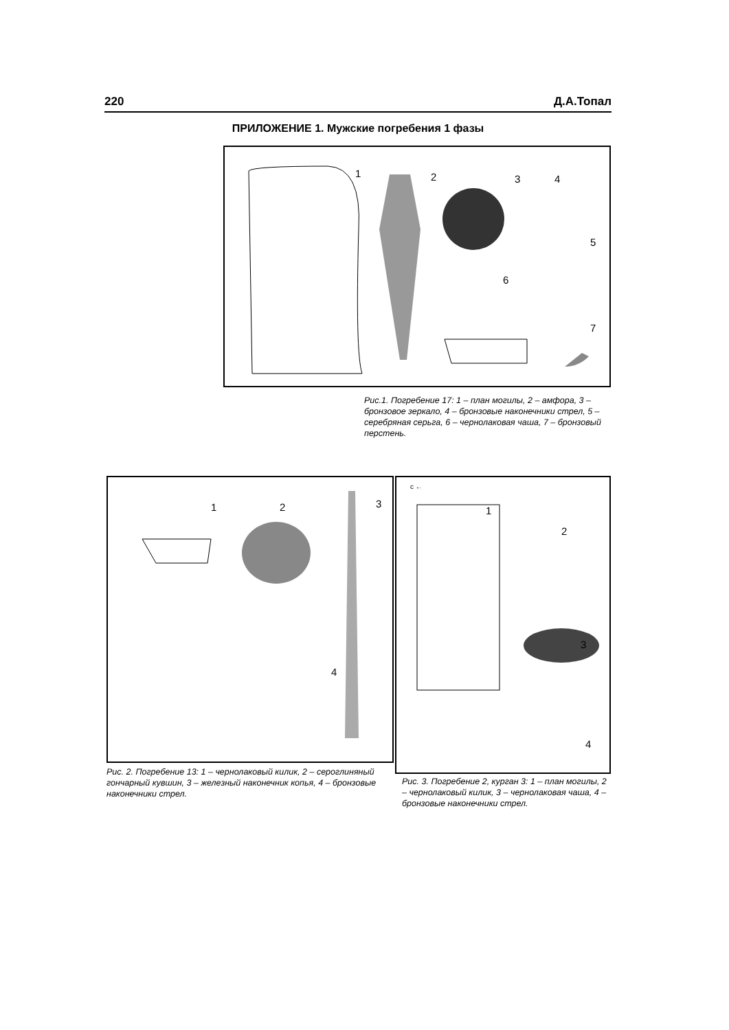220 Д.А.Топал
ПРИЛОЖЕНИЕ 1. Мужские погребения 1 фазы
1 2 3 4
5
6
7
Рис.1. Погребение 17: 1 – план могилы, 2 – амфора, 3 – бронзовое зеркало, 4 – бронзовые наконечники стрел, 5 – серебряная серьга, 6 – чернолаковая чаша, 7 – бронзовый перстень.
1 2 3
4
Рис. 2. Погребение 13: 1 – чернолаковый килик, 2 – сероглиняный гончарный кувшин, 3 – железный наконечник копья, 4 – бронзовые наконечники стрел.
с ←
1
2
3
4
Рис. 3. Погребение 2, курган 3: 1 – план могилы, 2 – чернолаковый килик, 3 – чернолаковая чаша, 4 – бронзовые наконечники стрел.